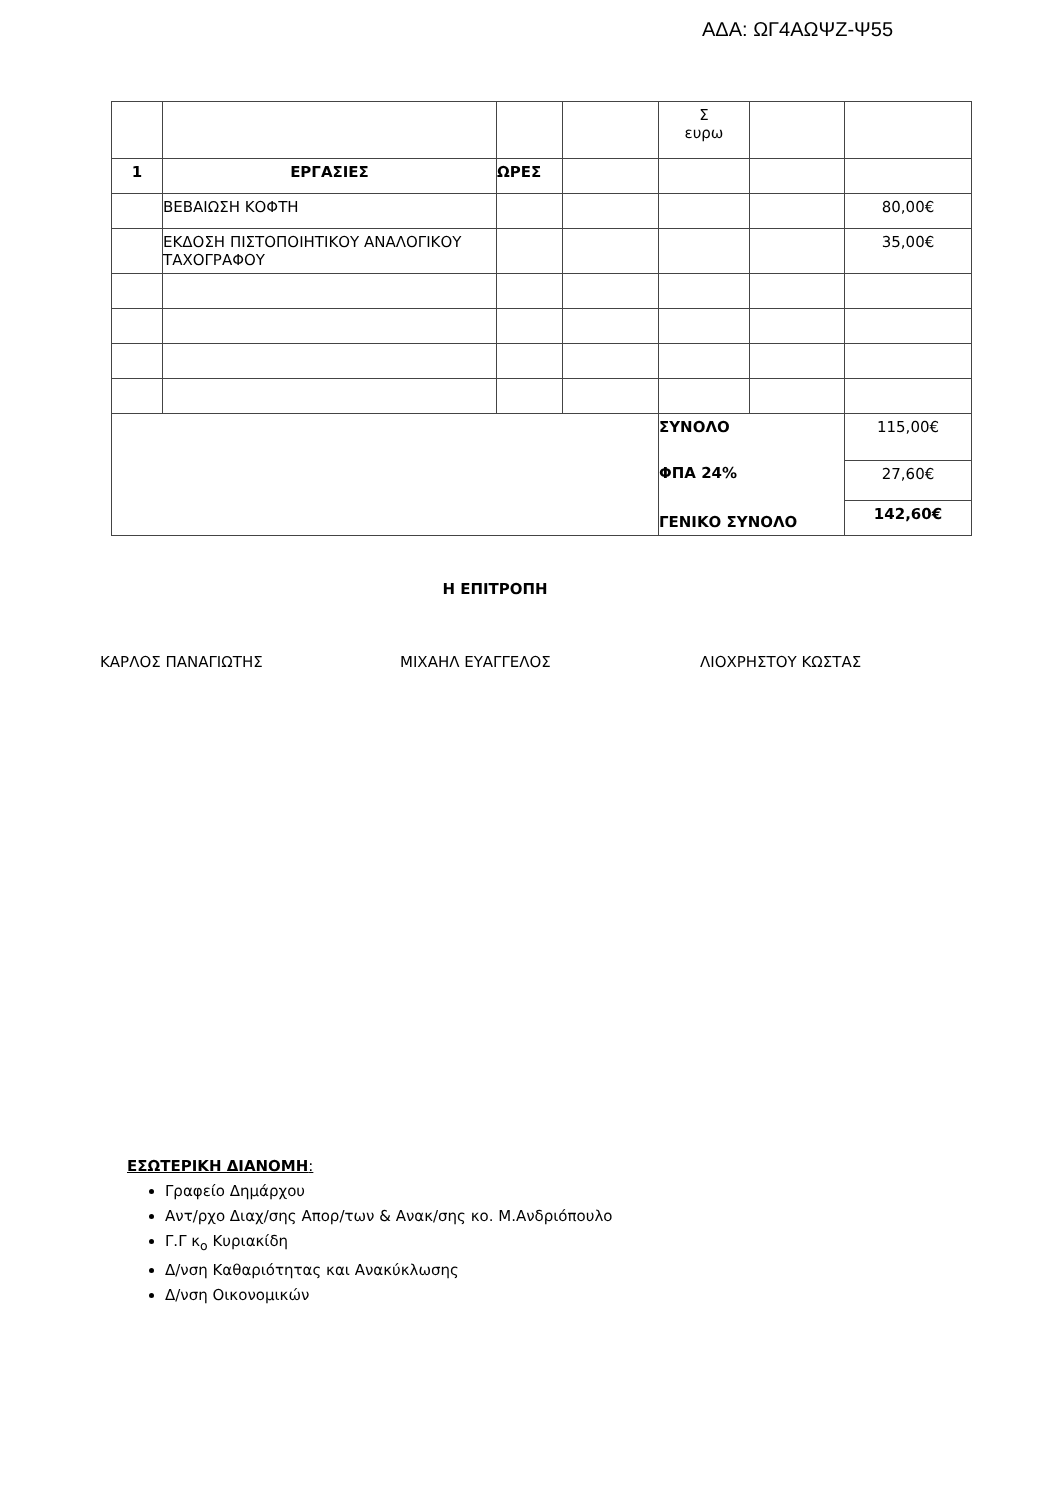ΑΔΑ: ΩΓ4ΑΩΨΖ-Ψ55
| | | | | Σ ευρω | | |
| 1 | ΕΡΓΑΣΙΕΣ | ΩΡΕΣ | | | | |
| | ΒΕΒΑΙΩΣΗ ΚΟΦΤΗ | | | | | 80,00€ |
| | ΕΚΔΟΣΗ ΠΙΣΤΟΠΟΙΗΤΙΚΟΥ ΑΝΑΛΟΓΙΚΟΥ ΤΑΧΟΓΡΑΦΟΥ | | | | | 35,00€ |
| | | | | ΣΥΝΟΛΟ | | 115,00€ |
| | | | | ΦΠΑ 24% | | 27,60€ |
| | | | | ΓΕΝΙΚΟ ΣΥΝΟΛΟ | | 142,60€ |
Η ΕΠΙΤΡΟΠΗ
ΚΑΡΛΟΣ ΠΑΝΑΓΙΩΤΗΣ ΜΙΧΑΗΛ ΕΥΑΓΓΕΛΟΣ ΛΙΟΧΡΗΣΤΟΥ ΚΩΣΤΑΣ
ΕΣΩΤΕΡΙΚΗ ΔΙΑΝΟΜΗ:
Γραφείο Δημάρχου
Αντ/ρχο Διαχ/σης Απορ/των & Ανακ/σης κο. Μ.Ανδριόπουλο
Γ.Γ κ<sub>ο</sub> Κυριακίδη
Δ/νση Καθαριότητας και Ανακύκλωσης
Δ/νση Οικονομικών